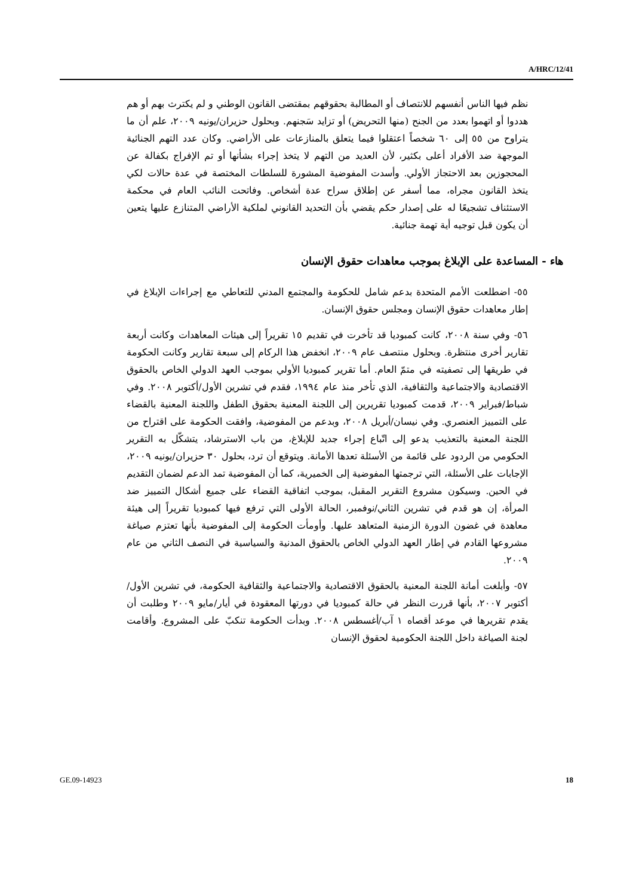A/HRC/12/41
نظم فيها الناس أنفسهم للانتصاف أو المطالبة بحقوقهم بمقتضى القانون الوطني و لم يكترث بهم أو هم هددوا أو اتهموا بعدد من الجنح (منها التحريض) أو تزايد سَجنهم. وبحلول حزيران/يونيه ٢٠٠٩، علم أن ما يتراوح من ٥٥ إلى ٦٠ شخصاً اعتقلوا فيما يتعلق بالمنازعات على الأراضي. وكان عدد التهم الجنائية الموجهة ضد الأفراد أعلى بكثير، لأن العديد من التهم لا يتخذ إجراء بشأنها أو تم الإفراج بكفالة عن المحجوزين بعد الاحتجاز الأولي. وأسدت المفوضية المشورة للسلطات المختصة في عدة حالات لكي يتخذ القانون مجراه، مما أسفر عن إطلاق سراح عدة أشخاص. وفاتحت النائب العام في محكمة الاستئناف تشجيعًا له على إصدار حكم يقضي بأن التحديد القانوني لملكية الأراضي المتنازع عليها يتعين أن يكون قبل توجيه أية تهمة جنائية.
هاء - المساعدة على الإبلاغ بموجب معاهدات حقوق الإنسان
٥٥- اضطلعت الأمم المتحدة بدعم شامل للحكومة والمجتمع المدني للتعاطي مع إجراءات الإبلاغ في إطار معاهدات حقوق الإنسان ومجلس حقوق الإنسان.
٥٦- وفي سنة ٢٠٠٨، كانت كمبوديا قد تأخرت في تقديم ١٥ تقريراً إلى هيئات المعاهدات وكانت أربعة تقارير أخرى منتظرة. وبحلول منتصف عام ٢٠٠٩، انخفض هذا الركام إلى سبعة تقارير وكانت الحكومة في طريقها إلى تصفيته في متمّ العام. أما تقرير كمبوديا الأولي بموجب العهد الدولي الخاص بالحقوق الاقتصادية والاجتماعية والثقافية، الذي تأخر منذ عام ١٩٩٤، فقدم في تشرين الأول/أكتوبر ٢٠٠٨. وفي شباط/فبراير ٢٠٠٩، قدمت كمبوديا تقريرين إلى اللجنة المعنية بحقوق الطفل واللجنة المعنية بالقضاء على التمييز العنصري. وفي نيسان/أبريل ٢٠٠٨، وبدعم من المفوضية، وافقت الحكومة على اقتراح من اللجنة المعنية بالتعذيب يدعو إلى اتّباع إجراء جديد للإبلاغ، من باب الاسترشاد، يتشكّل به التقرير الحكومي من الردود على قائمة من الأسئلة تعدها الأمانة. ويتوقع أن ترد، بحلول ٣٠ حزيران/يونيه ٢٠٠٩، الإجابات على الأسئلة، التي ترجمتها المفوضية إلى الخميرية، كما أن المفوضية تمد الدعم لضمان التقديم في الحين. وسيكون مشروع التقرير المقبل، بموجب اتفاقية القضاء على جميع أشكال التمييز ضد المرأة، إن هو قدم في تشرين الثاني/نوفمبر، الحالة الأولى التي ترفع فيها كمبوديا تقريراً إلى هيئة معاهدة في غضون الدورة الزمنية المتعاهد عليها. وأومأت الحكومة إلى المفوضية بأنها تعتزم صياغة مشروعها القادم في إطار العهد الدولي الخاص بالحقوق المدنية والسياسية في النصف الثاني من عام ٢٠٠٩.
٥٧- وأبلغت أمانة اللجنة المعنية بالحقوق الاقتصادية والاجتماعية والثقافية الحكومة، في تشرين الأول/أكتوبر ٢٠٠٧، بأنها قررت النظر في حالة كمبوديا في دورتها المعقودة في أيار/مايو ٢٠٠٩ وطلبت أن يقدم تقريرها في موعد أقصاه ١ آب/أغسطس ٢٠٠٨. وبدأت الحكومة تنكبّ على المشروع. وأقامت لجنة الصياغة داخل اللجنة الحكومية لحقوق الإنسان
GE.09-14923 18